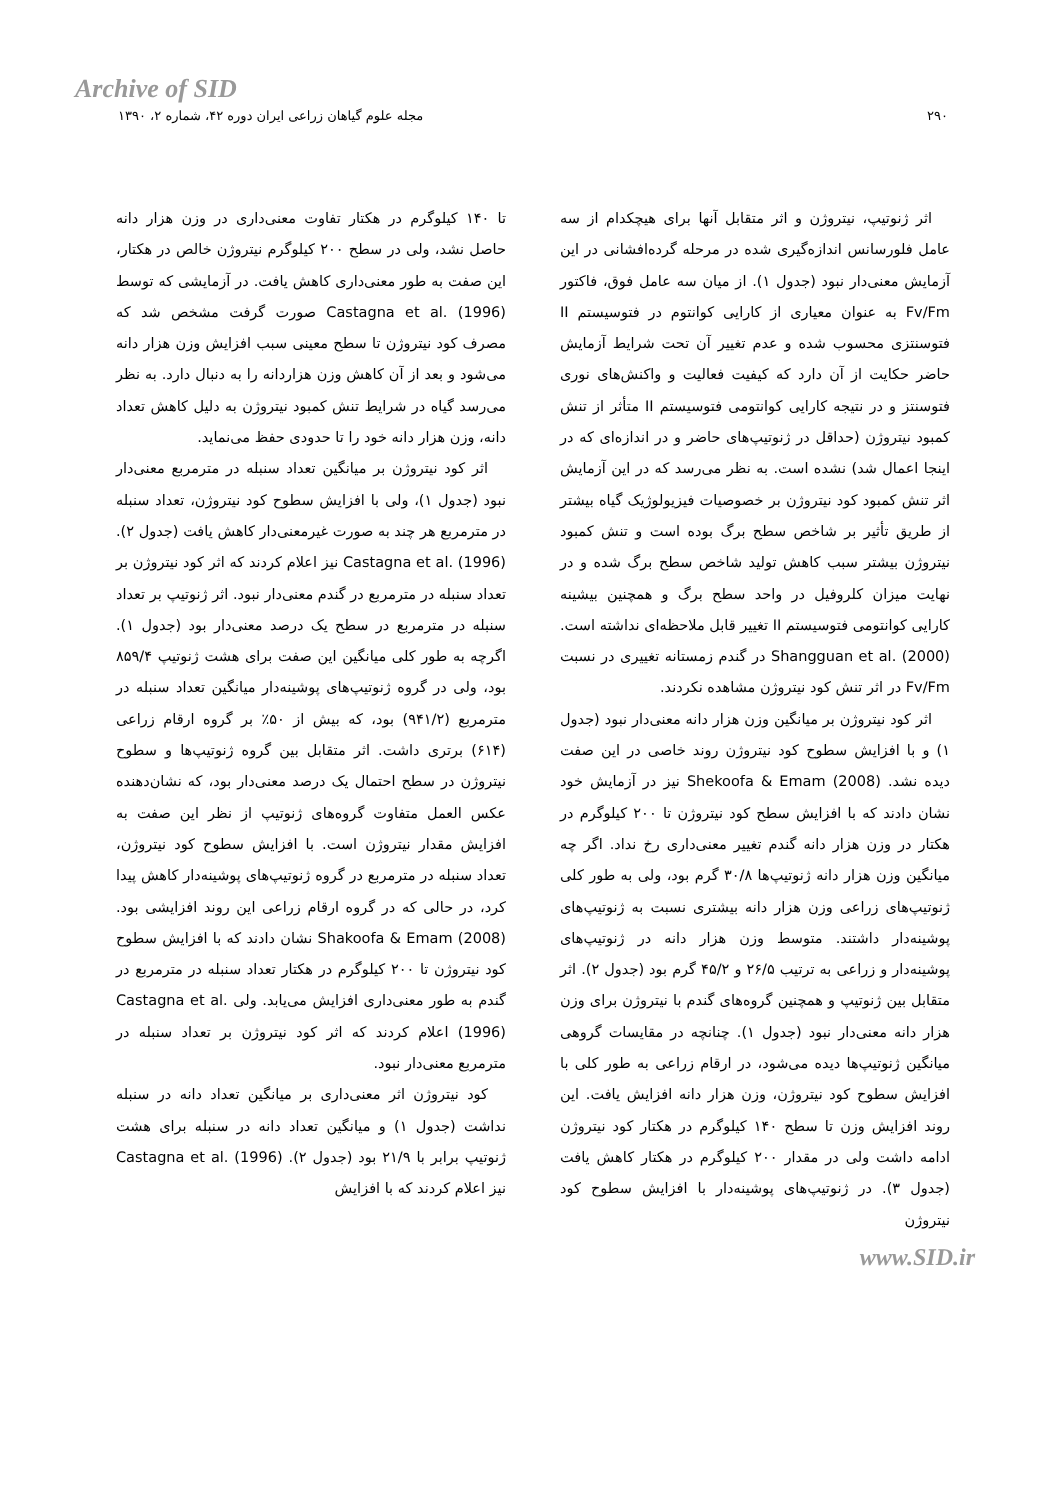Archive of SID
۲۹۰ مجله علوم گیاهان زراعی ایران دوره ۴۲، شماره ۲، ۱۳۹۰
اثر ژنوتیپ، نیتروژن و اثر متقابل آنها برای هیچکدام از سه عامل فلورسانس اندازه‌گیری شده در مرحله گرده‌افشانی در این آزمایش معنی‌دار نبود (جدول ۱). از میان سه عامل فوق، فاکتور Fv/Fm به عنوان معیاری از کارایی کوانتوم در فتوسیستم II فتوسنتزی محسوب شده و عدم تغییر آن تحت شرایط آزمایش حاضر حکایت از آن دارد که کیفیت فعالیت و واکنش‌های نوری فتوسنتز و در نتیجه کارایی کوانتومی فتوسیستم II متأثر از تنش کمبود نیتروژن (حداقل در ژنوتیپ‌های حاضر و در اندازه‌ای که در اینجا اعمال شد) نشده است. به نظر می‌رسد که در این آزمایش اثر تنش کمبود کود نیتروژن بر خصوصیات فیزیولوژیک گیاه بیشتر از طریق تأثیر بر شاخص سطح برگ بوده است و تنش کمبود نیتروژن بیشتر سبب کاهش تولید شاخص سطح برگ شده و در نهایت میزان کلروفیل در واحد سطح برگ و همچنین بیشینه کارایی کوانتومی فتوسیستم II تغییر قابل ملاحظه‌ای نداشته است. Shangguan et al. (2000) در گندم زمستانه تغییری در نسبت Fv/Fm در اثر تنش کود نیتروژن مشاهده نکردند.
اثر کود نیتروژن بر میانگین وزن هزار دانه معنی‌دار نبود (جدول ۱) و با افزایش سطوح کود نیتروژن روند خاصی در این صفت دیده نشد. Shekoofa & Emam (2008) نیز در آزمایش خود نشان دادند که با افزایش سطح کود نیتروژن تا ۲۰۰ کیلوگرم در هکتار در وزن هزار دانه گندم تغییر معنی‌داری رخ نداد. اگر چه میانگین وزن هزار دانه ژنوتیپ‌ها ۳۰/۸ گرم بود، ولی به طور کلی ژنوتیپ‌های زراعی وزن هزار دانه بیشتری نسبت به ژنوتیپ‌های پوشینه‌دار داشتند. متوسط وزن هزار دانه در ژنوتیپ‌های پوشینه‌دار و زراعی به ترتیب ۲۶/۵ و ۴۵/۲ گرم بود (جدول ۲). اثر متقابل بین ژنوتیپ و همچنین گروه‌های گندم با نیتروژن برای وزن هزار دانه معنی‌دار نبود (جدول ۱). چنانچه در مقایسات گروهی میانگین ژنوتیپ‌ها دیده می‌شود، در ارقام زراعی به طور کلی با افزایش سطوح کود نیتروژن، وزن هزار دانه افزایش یافت. این روند افزایش وزن تا سطح ۱۴۰ کیلوگرم در هکتار کود نیتروژن ادامه داشت ولی در مقدار ۲۰۰ کیلوگرم در هکتار کاهش یافت (جدول ۳). در ژنوتیپ‌های پوشینه‌دار با افزایش سطوح کود نیتروژن
تا ۱۴۰ کیلوگرم در هکتار تفاوت معنی‌داری در وزن هزار دانه حاصل نشد، ولی در سطح ۲۰۰ کیلوگرم نیتروژن خالص در هکتار، این صفت به طور معنی‌داری کاهش یافت. در آزمایشی که توسط Castagna et al. (1996) صورت گرفت مشخص شد که مصرف کود نیتروژن تا سطح معینی سبب افزایش وزن هزار دانه می‌شود و بعد از آن کاهش وزن هزاردانه را به دنبال دارد. به نظر می‌رسد گیاه در شرایط تنش کمبود نیتروژن به دلیل کاهش تعداد دانه، وزن هزار دانه خود را تا حدودی حفظ می‌نماید.
اثر کود نیتروژن بر میانگین تعداد سنبله در مترمربع معنی‌دار نبود (جدول ۱)، ولی با افزایش سطوح کود نیتروژن، تعداد سنبله در مترمربع هر چند به صورت غیرمعنی‌دار کاهش یافت (جدول ۲). Castagna et al. (1996) نیز اعلام کردند که اثر کود نیتروژن بر تعداد سنبله در مترمربع در گندم معنی‌دار نبود. اثر ژنوتیپ بر تعداد سنبله در مترمربع در سطح یک درصد معنی‌دار بود (جدول ۱). اگرچه به طور کلی میانگین این صفت برای هشت ژنوتیپ ۸۵۹/۴ بود، ولی در گروه ژنوتیپ‌های پوشینه‌دار میانگین تعداد سنبله در مترمربع (۹۴۱/۲) بود، که بیش از ۵۰٪ بر گروه ارقام زراعی (۶۱۴) برتری داشت. اثر متقابل بین گروه ژنوتیپ‌ها و سطوح نیتروژن در سطح احتمال یک درصد معنی‌دار بود، که نشان‌دهنده عکس العمل متفاوت گروه‌های ژنوتیپ از نظر این صفت به افزایش مقدار نیتروژن است. با افزایش سطوح کود نیتروژن، تعداد سنبله در مترمربع در گروه ژنوتیپ‌های پوشینه‌دار کاهش پیدا کرد، در حالی که در گروه ارقام زراعی این روند افزایشی بود. Shakoofa & Emam (2008) نشان دادند که با افزایش سطوح کود نیتروژن تا ۲۰۰ کیلوگرم در هکتار تعداد سنبله در مترمربع در گندم به طور معنی‌داری افزایش می‌یابد. ولی Castagna et al. (1996) اعلام کردند که اثر کود نیتروژن بر تعداد سنبله در مترمربع معنی‌دار نبود.
کود نیتروژن اثر معنی‌داری بر میانگین تعداد دانه در سنبله نداشت (جدول ۱) و میانگین تعداد دانه در سنبله برای هشت ژنوتیپ برابر با ۲۱/۹ بود (جدول ۲). Castagna et al. (1996) نیز اعلام کردند که با افزایش
www.SID.ir